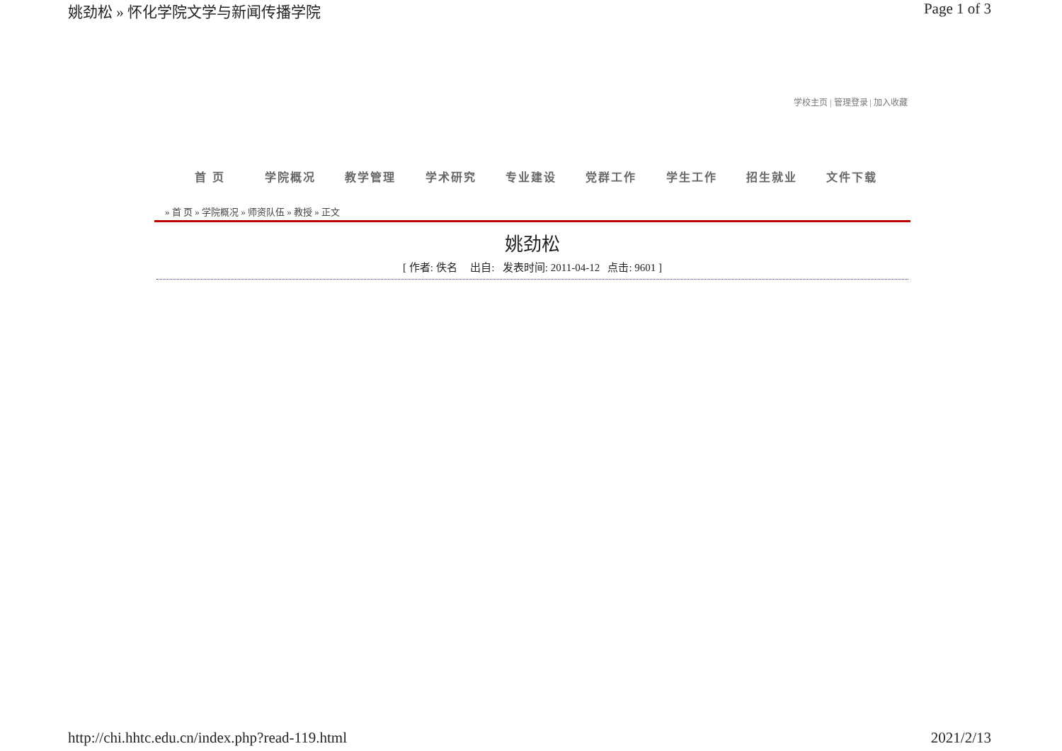姚劲松 » 怀化学院文学与新闻传播学院 Page 1 of 3
学校主页 | 管理登录 | 加入收藏
首 页 学院概况 教学管理 学术研究 专业建设 党群工作 学生工作 招生就业 文件下载
» 首 页 » 学院概况 » 师资队伍 » 教授 » 正文
姚劲松
[ 作者: 佚名 出自: 发表时间: 2011-04-12 点击: 9601 ]
http://chi.hhtc.edu.cn/index.php?read-119.html 2021/2/13